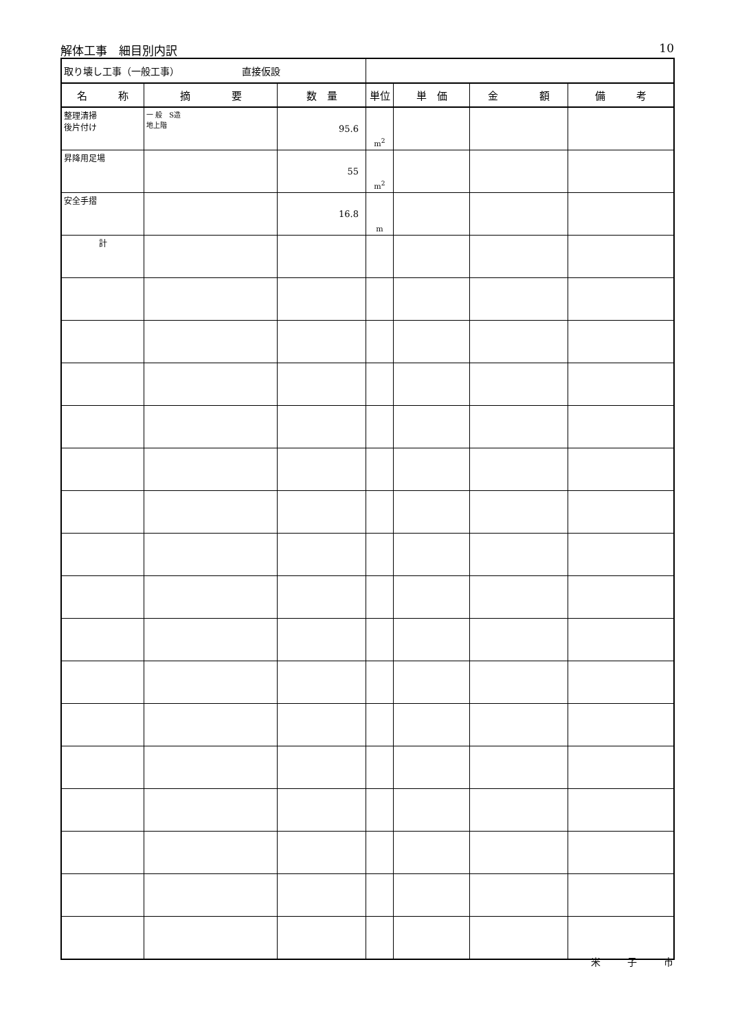解体工事　細目別内訳 10
| 取り壊し工事（一般工事） 直接仮設 | | | | | | |
| 名 称 | 摘 要 | 数 量 | 単位 | 単 価 | 金 額 | 備 考 |
| 整理清掃 後片付け | 一 般 S造 地上階 | 95.6 | m<sup>2</sup> | | | |
| 昇降用足場 | | 55 | m<sup>2</sup> | | | |
| 安全手摺 | | 16.8 | m | | | |
| 計 | | | | | | |
米 子 市